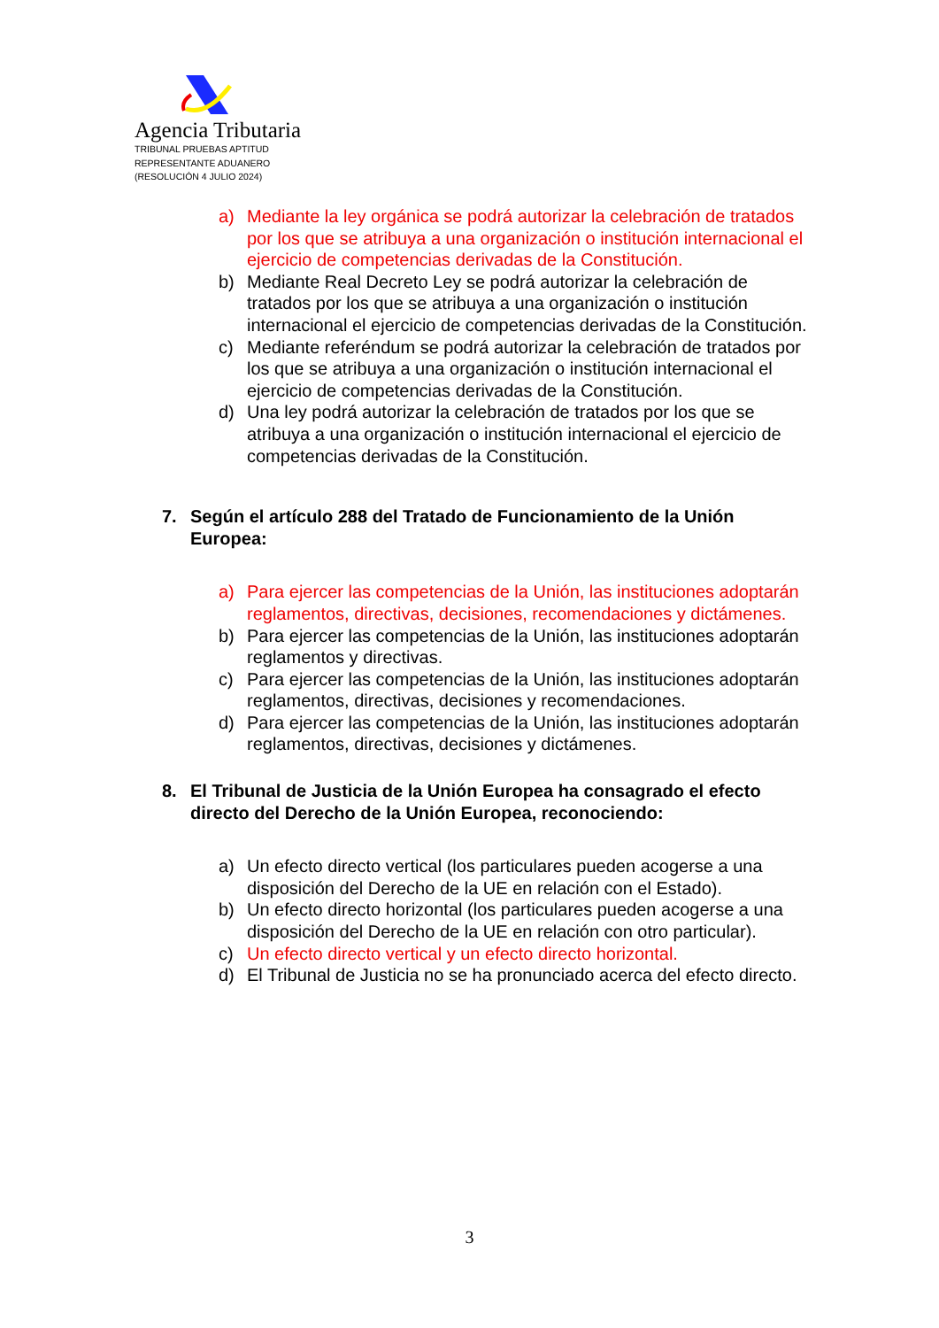Agencia Tributaria
TRIBUNAL PRUEBAS APTITUD
REPRESENTANTE ADUANERO
(RESOLUCIÓN 4 JULIO 2024)
a) Mediante la ley orgánica se podrá autorizar la celebración de tratados por los que se atribuya a una organización o institución internacional el ejercicio de competencias derivadas de la Constitución.
b) Mediante Real Decreto Ley se podrá autorizar la celebración de tratados por los que se atribuya a una organización o institución internacional el ejercicio de competencias derivadas de la Constitución.
c) Mediante referéndum se podrá autorizar la celebración de tratados por los que se atribuya a una organización o institución internacional el ejercicio de competencias derivadas de la Constitución.
d) Una ley podrá autorizar la celebración de tratados por los que se atribuya a una organización o institución internacional el ejercicio de competencias derivadas de la Constitución.
7. Según el artículo 288 del Tratado de Funcionamiento de la Unión Europea:
a) Para ejercer las competencias de la Unión, las instituciones adoptarán reglamentos, directivas, decisiones, recomendaciones y dictámenes.
b) Para ejercer las competencias de la Unión, las instituciones adoptarán reglamentos y directivas.
c) Para ejercer las competencias de la Unión, las instituciones adoptarán reglamentos, directivas, decisiones y recomendaciones.
d) Para ejercer las competencias de la Unión, las instituciones adoptarán reglamentos, directivas, decisiones y dictámenes.
8. El Tribunal de Justicia de la Unión Europea ha consagrado el efecto directo del Derecho de la Unión Europea, reconociendo:
a) Un efecto directo vertical (los particulares pueden acogerse a una disposición del Derecho de la UE en relación con el Estado).
b) Un efecto directo horizontal (los particulares pueden acogerse a una disposición del Derecho de la UE en relación con otro particular).
c) Un efecto directo vertical y un efecto directo horizontal.
d) El Tribunal de Justicia no se ha pronunciado acerca del efecto directo.
3